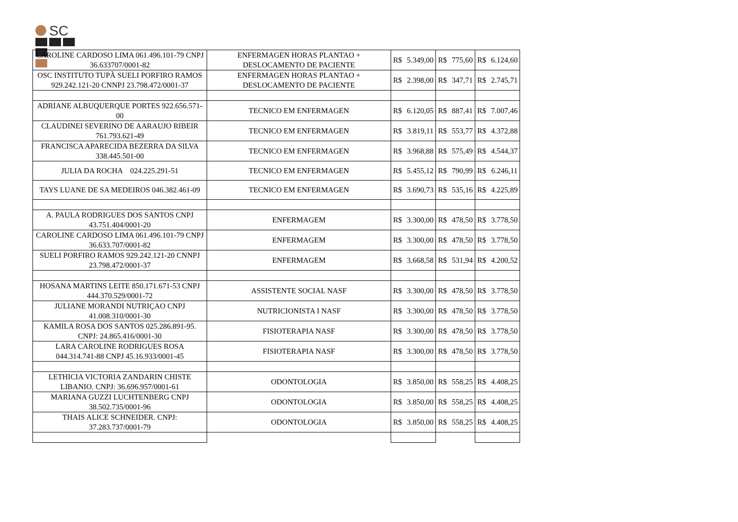SC
| CAROLINE CARDOSO LIMA 061.496.101-79 CNPJ 36.633707/0001-82 | ENFERMAGEN HORAS PLANTAO + DESLOCAMENTO DE PACIENTE | R$ | 5.349,00 | R$ | 775,60 | R$ | 6.124,60 |
| OSC INSTITUTO TUPÃ SUELI PORFIRO RAMOS 929.242.121-20 CNNPJ 23.798.472/0001-37 | ENFERMAGEN HORAS PLANTAO + DESLOCAMENTO DE PACIENTE | R$ | 2.398,00 | R$ | 347,71 | R$ | 2.745,71 |
| ADRIANE ALBUQUERQUE PORTES 922.656.571-00 | TECNICO EM ENFERMAGEN | R$ | 6.120,05 | R$ | 887,41 | R$ | 7.007,46 |
| CLAUDINEI SEVERINO DE AARAUJO RIBEIR 761.793.621-49 | TECNICO EM ENFERMAGEN | R$ | 3.819,11 | R$ | 553,77 | R$ | 4.372,88 |
| FRANCISCA APARECIDA BEZERRA DA SILVA 338.445.501-00 | TECNICO EM ENFERMAGEN | R$ | 3.968,88 | R$ | 575,49 | R$ | 4.544,37 |
| JULIA DA ROCHA 024.225.291-51 | TECNICO EM ENFERMAGEN | R$ | 5.455,12 | R$ | 790,99 | R$ | 6.246,11 |
| TAYS LUANE DE SA MEDEIROS 046.382.461-09 | TECNICO EM ENFERMAGEN | R$ | 3.690,73 | R$ | 535,16 | R$ | 4.225,89 |
| A. PAULA RODRIGUES DOS SANTOS CNPJ 43.751.404/0001-20 | ENFERMAGEM | R$ | 3.300,00 | R$ | 478,50 | R$ | 3.778,50 |
| CAROLINE CARDOSO LIMA 061.496.101-79 CNPJ 36.633.707/0001-82 | ENFERMAGEM | R$ | 3.300,00 | R$ | 478,50 | R$ | 3.778,50 |
| SUELI PORFIRO RAMOS 929.242.121-20 CNNPJ 23.798.472/0001-37 | ENFERMAGEM | R$ | 3.668,58 | R$ | 531,94 | R$ | 4.200,52 |
| HOSANA MARTINS LEITE 850.171.671-53 CNPJ 444.370.529/0001-72 | ASSISTENTE SOCIAL NASF | R$ | 3.300,00 | R$ | 478,50 | R$ | 3.778,50 |
| JULIANE MORANDI NUTRIÇAO CNPJ 41.008.310/0001-30 | NUTRICIONISTA I NASF | R$ | 3.300,00 | R$ | 478,50 | R$ | 3.778,50 |
| KAMILA ROSA DOS SANTOS 025.286.891-95. CNPJ: 24.865.416/0001-30 | FISIOTERAPIA NASF | R$ | 3.300,00 | R$ | 478,50 | R$ | 3.778,50 |
| LARA CAROLINE RODRIGUES ROSA 044.314.741-88 CNPJ 45.16.933/0001-45 | FISIOTERAPIA NASF | R$ | 3.300,00 | R$ | 478,50 | R$ | 3.778,50 |
| LETHICIA VICTORIA ZANDARIN CHISTE LIBANIO. CNPJ: 36.696.957/0001-61 | ODONTOLOGIA | R$ | 3.850,00 | R$ | 558,25 | R$ | 4.408,25 |
| MARIANA GUZZI LUCHTENBERG CNPJ 38.502.735/0001-96 | ODONTOLOGIA | R$ | 3.850,00 | R$ | 558,25 | R$ | 4.408,25 |
| THAIS ALICE SCHNEIDER. CNPJ: 37.283.737/0001-79 | ODONTOLOGIA | R$ | 3.850,00 | R$ | 558,25 | R$ | 4.408,25 |